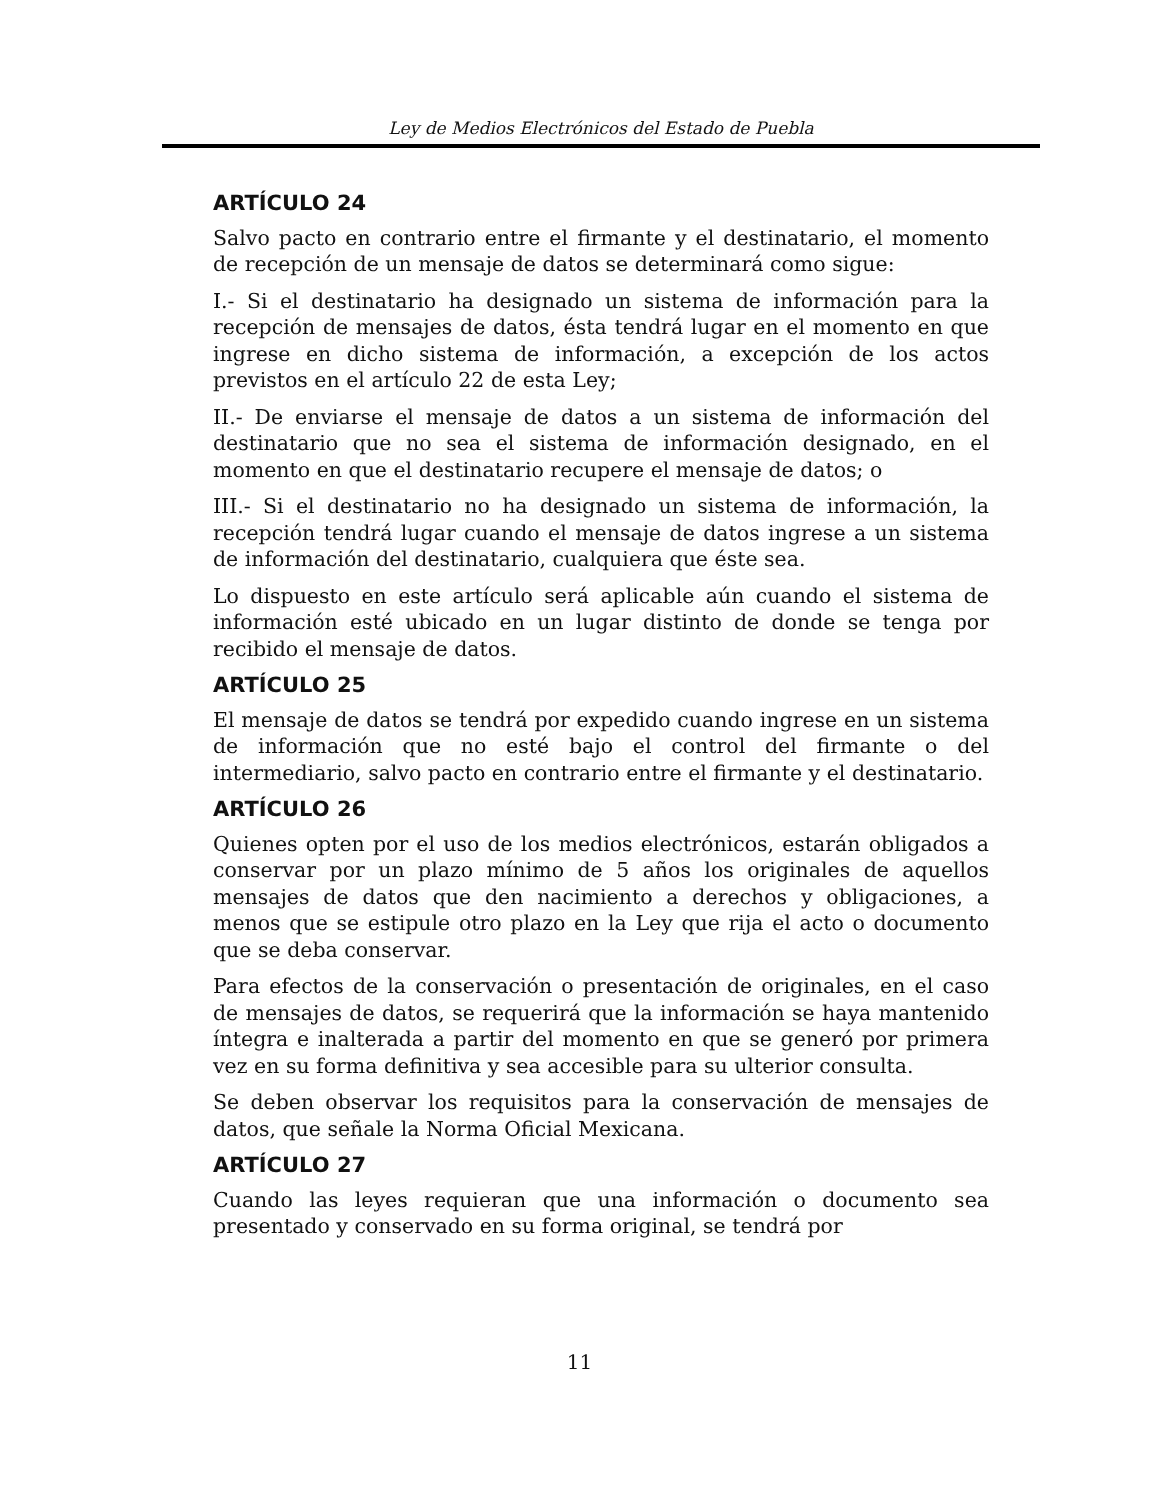Ley de Medios Electrónicos del Estado de Puebla
ARTÍCULO 24
Salvo pacto en contrario entre el firmante y el destinatario, el momento de recepción de un mensaje de datos se determinará como sigue:
I.- Si el destinatario ha designado un sistema de información para la recepción de mensajes de datos, ésta tendrá lugar en el momento en que ingrese en dicho sistema de información, a excepción de los actos previstos en el artículo 22 de esta Ley;
II.- De enviarse el mensaje de datos a un sistema de información del destinatario que no sea el sistema de información designado, en el momento en que el destinatario recupere el mensaje de datos; o
III.- Si el destinatario no ha designado un sistema de información, la recepción tendrá lugar cuando el mensaje de datos ingrese a un sistema de información del destinatario, cualquiera que éste sea.
Lo dispuesto en este artículo será aplicable aún cuando el sistema de información esté ubicado en un lugar distinto de donde se tenga por recibido el mensaje de datos.
ARTÍCULO 25
El mensaje de datos se tendrá por expedido cuando ingrese en un sistema de información que no esté bajo el control del firmante o del intermediario, salvo pacto en contrario entre el firmante y el destinatario.
ARTÍCULO 26
Quienes opten por el uso de los medios electrónicos, estarán obligados a conservar por un plazo mínimo de 5 años los originales de aquellos mensajes de datos que den nacimiento a derechos y obligaciones, a menos que se estipule otro plazo en la Ley que rija el acto o documento que se deba conservar.
Para efectos de la conservación o presentación de originales, en el caso de mensajes de datos, se requerirá que la información se haya mantenido íntegra e inalterada a partir del momento en que se generó por primera vez en su forma definitiva y sea accesible para su ulterior consulta.
Se deben observar los requisitos para la conservación de mensajes de datos, que señale la Norma Oficial Mexicana.
ARTÍCULO 27
Cuando las leyes requieran que una información o documento sea presentado y conservado en su forma original, se tendrá por
11